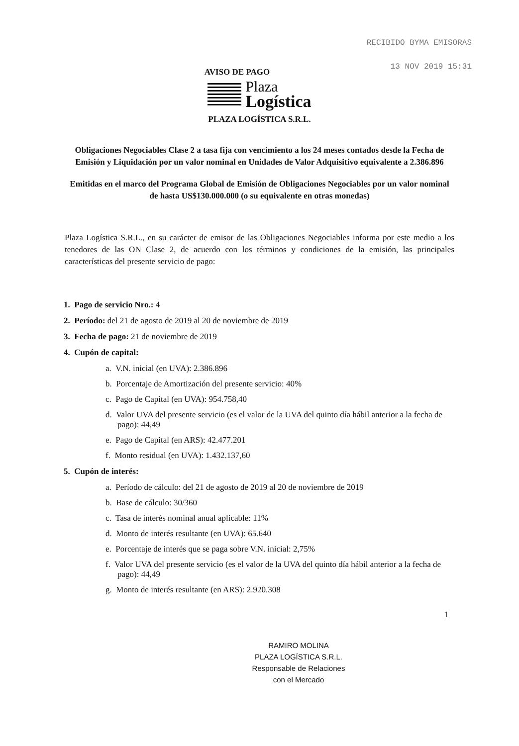RECIBIDO BYMA EMISORAS
13 NOV 2019 15:31
AVISO DE PAGO
Plaza
Logística
PLAZA LOGÍSTICA S.R.L.
Obligaciones Negociables Clase 2 a tasa fija con vencimiento a los 24 meses contados desde la Fecha de Emisión y Liquidación por un valor nominal en Unidades de Valor Adquisitivo equivalente a 2.386.896
Emitidas en el marco del Programa Global de Emisión de Obligaciones Negociables por un valor nominal de hasta US$130.000.000 (o su equivalente en otras monedas)
Plaza Logística S.R.L., en su carácter de emisor de las Obligaciones Negociables informa por este medio a los tenedores de las ON Clase 2, de acuerdo con los términos y condiciones de la emisión, las principales características del presente servicio de pago:
1. Pago de servicio Nro.: 4
2. Período: del 21 de agosto de 2019 al 20 de noviembre de 2019
3. Fecha de pago: 21 de noviembre de 2019
4. Cupón de capital:
a. V.N. inicial (en UVA): 2.386.896
b. Porcentaje de Amortización del presente servicio: 40%
c. Pago de Capital (en UVA): 954.758,40
d. Valor UVA del presente servicio (es el valor de la UVA del quinto día hábil anterior a la fecha de pago): 44,49
e. Pago de Capital (en ARS): 42.477.201
f. Monto residual (en UVA): 1.432.137,60
5. Cupón de interés:
a. Período de cálculo: del 21 de agosto de 2019 al 20 de noviembre de 2019
b. Base de cálculo: 30/360
c. Tasa de interés nominal anual aplicable: 11%
d. Monto de interés resultante (en UVA): 65.640
e. Porcentaje de interés que se paga sobre V.N. inicial: 2,75%
f. Valor UVA del presente servicio (es el valor de la UVA del quinto día hábil anterior a la fecha de pago): 44,49
g. Monto de interés resultante (en ARS): 2.920.308
1
RAMIRO MOLINA
PLAZA LOGÍSTICA S.R.L.
Responsable de Relaciones
con el Mercado